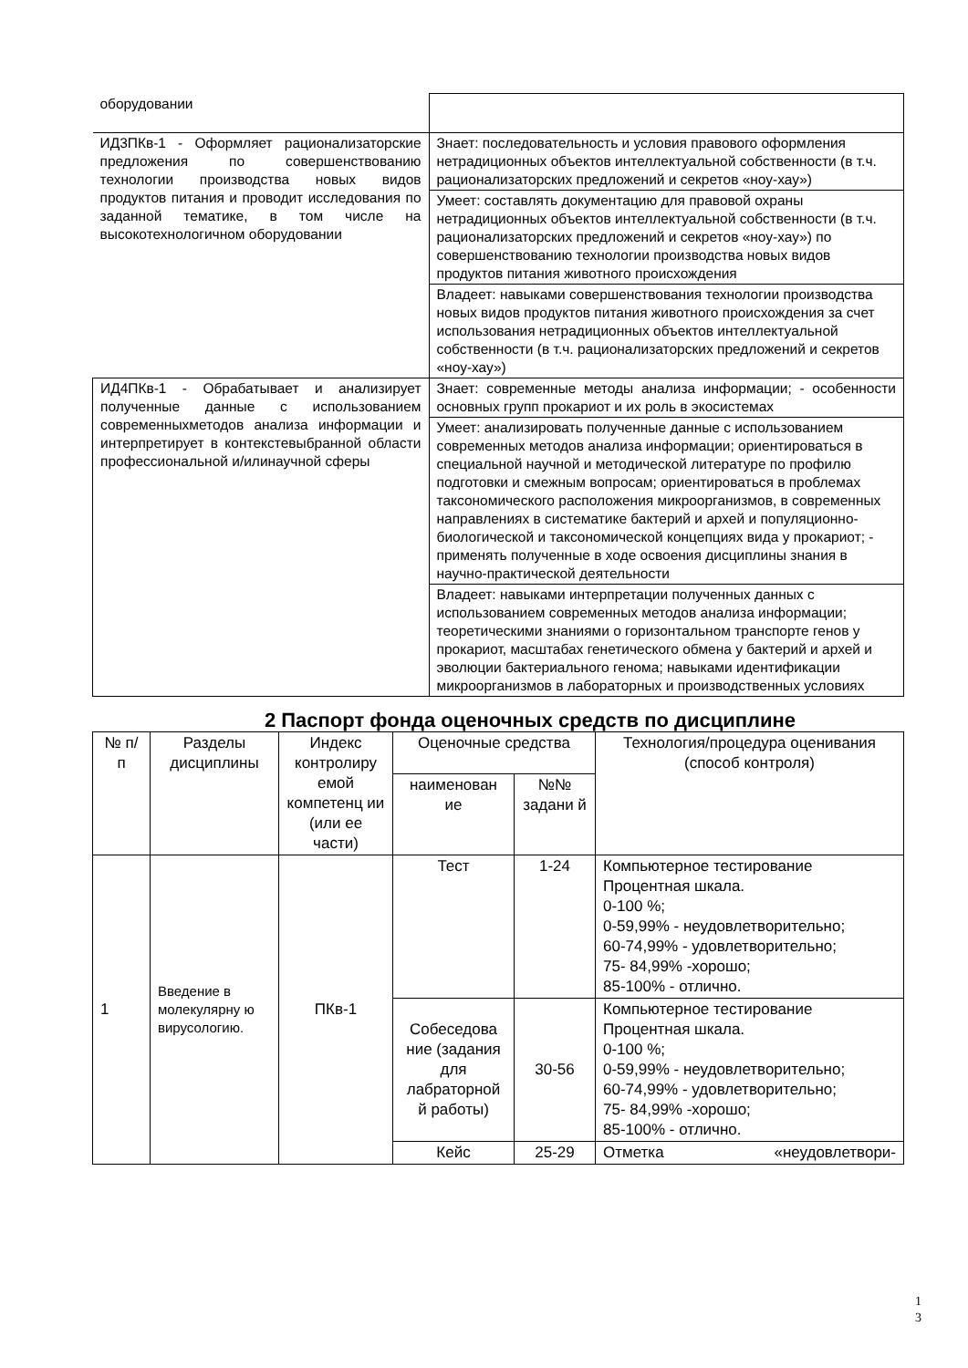| оборудовании | |
| ИД3ПКв-1 - Оформляет рационализаторские предложения по совершенствованию технологии производства новых видов продуктов питания и проводит исследования по заданной тематике, в том числе на высокотехнологичном оборудовании | Знает: последовательность и условия правового оформления нетрадиционных объектов интеллектуальной собственности (в т.ч. рационализаторских предложений и секретов «ноу-хау») |
| | Умеет: составлять документацию для правовой охраны нетрадиционных объектов интеллектуальной собственности (в т.ч. рационализаторских предложений и секретов «ноу-хау») по совершенствованию технологии производства новых видов продуктов питания животного происхождения |
| | Владеет: навыками совершенствования технологии производства новых видов продуктов питания животного происхождения за счет использования нетрадиционных объектов интеллектуальной собственности (в т.ч. рационализаторских предложений и секретов «ноу-хау») |
| ИД4ПКв-1 - Обрабатывает и анализирует полученные данные с использованием современныхметодов анализа информации и интерпретирует в контекстевыбранной области профессиональной и/илинаучной сферы | Знает: современные методы анализа информации; - особенности основных групп прокариот и их роль в экосистемах |
| | Умеет: анализировать полученные данные с использованием современных методов анализа информации; ориентироваться в специальной научной и методической литературе по профилю подготовки и смежным вопросам; ориентироваться в проблемах таксономического расположения микроорганизмов, в современных направлениях в систематике бактерий и архей и популяционно-биологической и таксономической концепциях вида у прокариот; - применять полученные в ходе освоения дисциплины знания в научно-практической деятельности |
| | Владеет: навыками интерпретации полученных данных с использованием современных методов анализа информации; теоретическими знаниями о горизонтальном транспорте генов у прокариот, масштабах генетического обмена у бактерий и архей и эволюции бактериального генома; навыками идентификации микроорганизмов в лабораторных и производственных условиях |
2 Паспорт фонда оценочных средств по дисциплине
| № п/п | Разделы дисциплины | Индекс контролиру емой компетенц ии (или ее части) | Оценочные средства | | Технология/процедура оценивания (способ контроля) |
| --- | --- | --- | --- | --- | --- |
| | | | наименован ие | №№ задани й | |
| 1 | Введение в молекулярну ю вирусологию. | ПКв-1 | Тест | 1-24 | Компьютерное тестирование Процентная шкала. 0-100 %; 0-59,99% - неудовлетворительно; 60-74,99% - удовлетворительно; 75- 84,99% -хорошо; 85-100% - отлично. |
| | | | Собеседова ние (задания для лабраторной й работы) | 30-56 | Компьютерное тестирование Процентная шкала. 0-100 %; 0-59,99% - неудовлетворительно; 60-74,99% - удовлетворительно; 75- 84,99% -хорошо; 85-100% - отлично. |
| | | | Кейс | 25-29 | Отметка «неудовлетвори- |
1
3